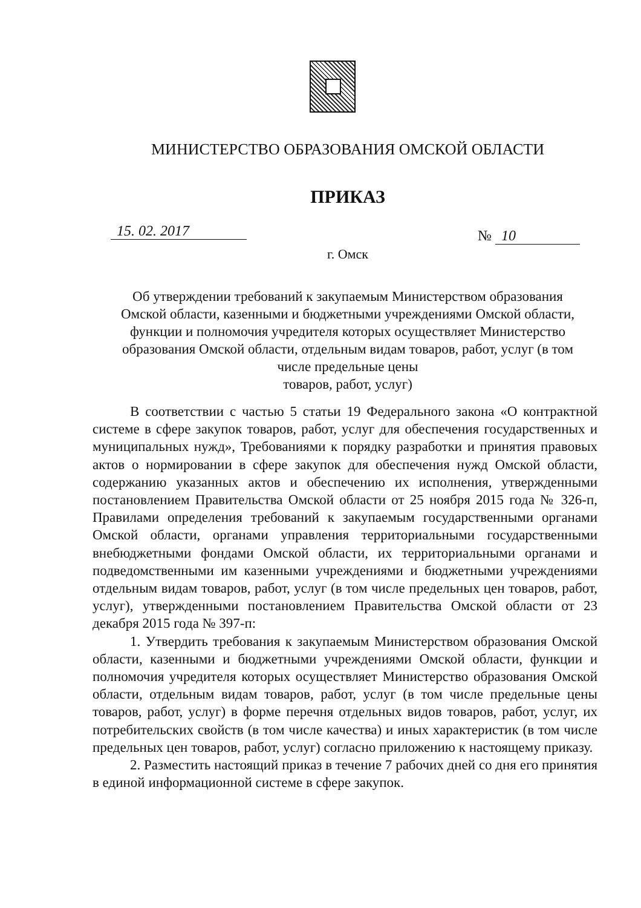МИНИСТЕРСТВО ОБРАЗОВАНИЯ ОМСКОЙ ОБЛАСТИ
ПРИКАЗ
15. 02. 2017 № 10
г. Омск
Об утверждении требований к закупаемым Министерством образования Омской области, казенными и бюджетными учреждениями Омской области, функции и полномочия учредителя которых осуществляет Министерство образования Омской области, отдельным видам товаров, работ, услуг (в том числе предельные цены
товаров, работ, услуг)
В соответствии с частью 5 статьи 19 Федерального закона «О контрактной системе в сфере закупок товаров, работ, услуг для обеспечения государственных и муниципальных нужд», Требованиями к порядку разработки и принятия правовых актов о нормировании в сфере закупок для обеспечения нужд Омской области, содержанию указанных актов и обеспечению их исполнения, утвержденными постановлением Правительства Омской области от 25 ноября 2015 года № 326-п, Правилами определения требований к закупаемым государственными органами Омской области, органами управления территориальными государственными внебюджетными фондами Омской области, их территориальными органами и подведомственными им казенными учреждениями и бюджетными учреждениями отдельным видам товаров, работ, услуг (в том числе предельных цен товаров, работ, услуг), утвержденными постановлением Правительства Омской области от 23 декабря 2015 года № 397-п:
1. Утвердить требования к закупаемым Министерством образования Омской области, казенными и бюджетными учреждениями Омской области, функции и полномочия учредителя которых осуществляет Министерство образования Омской области, отдельным видам товаров, работ, услуг (в том числе предельные цены товаров, работ, услуг) в форме перечня отдельных видов товаров, работ, услуг, их потребительских свойств (в том числе качества) и иных характеристик (в том числе предельных цен товаров, работ, услуг) согласно приложению к настоящему приказу.
2. Разместить настоящий приказ в течение 7 рабочих дней со дня его принятия в единой информационной системе в сфере закупок.